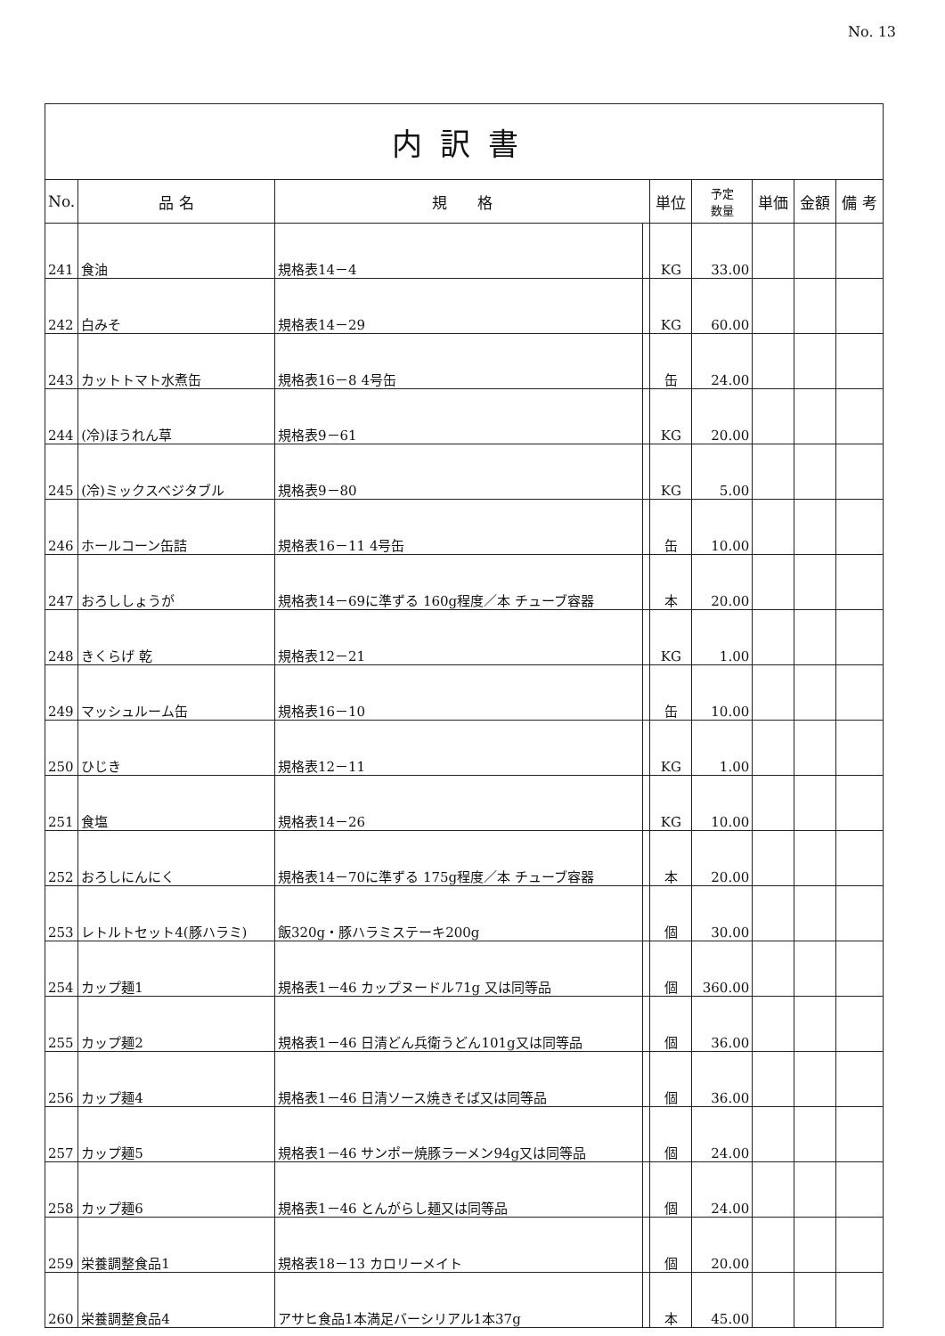No. 13
| 内訳書 | | | | | | | | |
| --- | --- | --- | --- | --- | --- | --- | --- | --- |
| No. | 品 名 | 規 格 | | 単位 | 予定 数量 | 単価 | 金額 | 備 考 |
| 241 | 食油 | 規格表14－4 | | KG | 33.00 | | | |
| 242 | 白みそ | 規格表14－29 | | KG | 60.00 | | | |
| 243 | カットトマト水煮缶 | 規格表16－8 4号缶 | | 缶 | 24.00 | | | |
| 244 | (冷)ほうれん草 | 規格表9－61 | | KG | 20.00 | | | |
| 245 | (冷)ミックスベジタブル | 規格表9－80 | | KG | 5.00 | | | |
| 246 | ホールコーン缶詰 | 規格表16－11 4号缶 | | 缶 | 10.00 | | | |
| 247 | おろししょうが | 規格表14－69に準ずる 160g程度／本 チューブ容器 | | 本 | 20.00 | | | |
| 248 | きくらげ 乾 | 規格表12－21 | | KG | 1.00 | | | |
| 249 | マッシュルーム缶 | 規格表16－10 | | 缶 | 10.00 | | | |
| 250 | ひじき | 規格表12－11 | | KG | 1.00 | | | |
| 251 | 食塩 | 規格表14－26 | | KG | 10.00 | | | |
| 252 | おろしにんにく | 規格表14－70に準ずる 175g程度／本 チューブ容器 | | 本 | 20.00 | | | |
| 253 | レトルトセット4(豚ハラミ) | 飯320g・豚ハラミステーキ200g | | 個 | 30.00 | | | |
| 254 | カップ麺1 | 規格表1－46 カップヌードル71g 又は同等品 | | 個 | 360.00 | | | |
| 255 | カップ麺2 | 規格表1－46 日清どん兵衛うどん101g又は同等品 | | 個 | 36.00 | | | |
| 256 | カップ麺4 | 規格表1－46 日清ソース焼きそば又は同等品 | | 個 | 36.00 | | | |
| 257 | カップ麺5 | 規格表1－46 サンポー焼豚ラーメン94g又は同等品 | | 個 | 24.00 | | | |
| 258 | カップ麺6 | 規格表1－46 とんがらし麺又は同等品 | | 個 | 24.00 | | | |
| 259 | 栄養調整食品1 | 規格表18－13 カロリーメイト | | 個 | 20.00 | | | |
| 260 | 栄養調整食品4 | アサヒ食品1本満足バーシリアル1本37g | | 本 | 45.00 | | | |